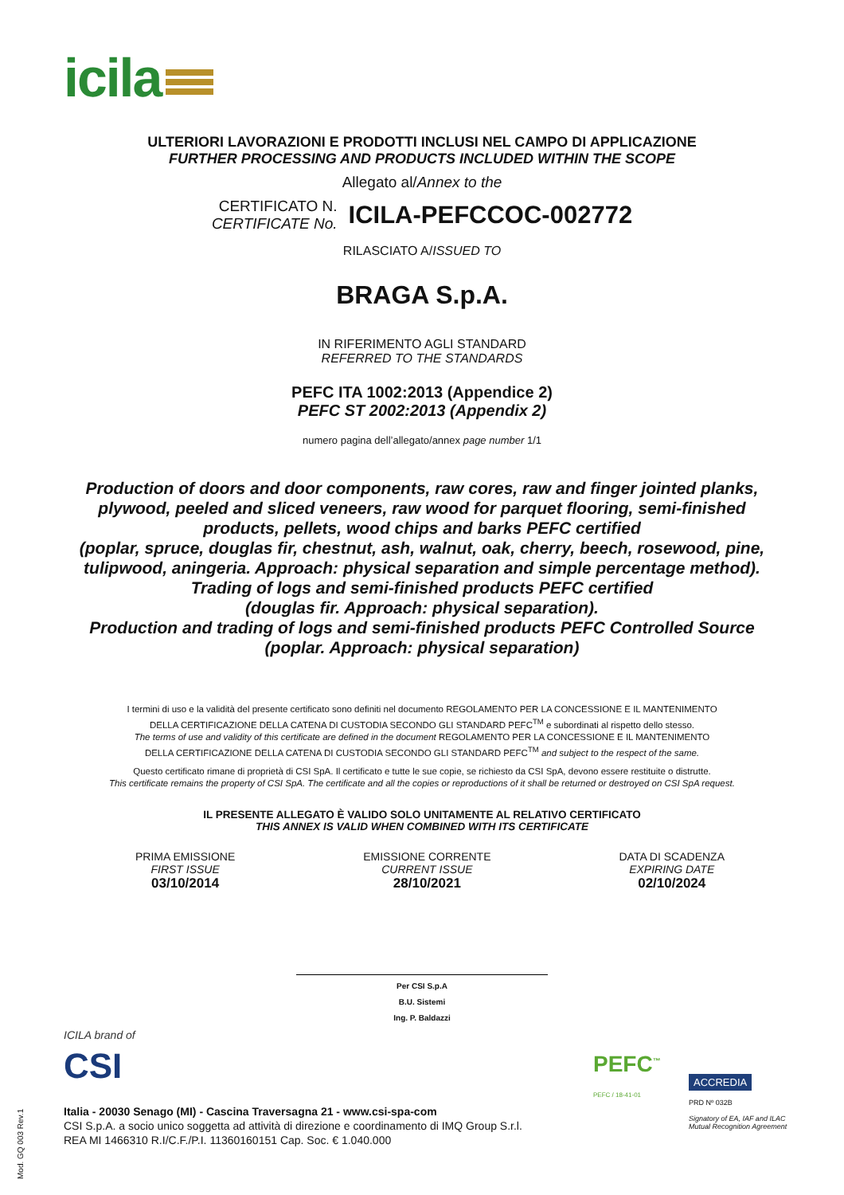icila
ULTERIORI LAVORAZIONI E PRODOTTI INCLUSI NEL CAMPO DI APPLICAZIONE
FURTHER PROCESSING AND PRODUCTS INCLUDED WITHIN THE SCOPE
Allegato al/Annex to the
CERTIFICATO N.
CERTIFICATE No.
ICILA-PEFCCOC-002772
RILASCIATO A/ISSUED TO
BRAGA S.p.A.
IN RIFERIMENTO AGLI STANDARD
REFERRED TO THE STANDARDS
PEFC ITA 1002:2013 (Appendice 2)
PEFC ST 2002:2013 (Appendix 2)
numero pagina dell’allegato/annex page number 1/1
Production of doors and door components, raw cores, raw and finger jointed planks, plywood, peeled and sliced veneers, raw wood for parquet flooring, semi-finished products, pellets, wood chips and barks PEFC certified
(poplar, spruce, douglas fir, chestnut, ash, walnut, oak, cherry, beech, rosewood, pine, tulipwood, aningeria. Approach: physical separation and simple percentage method).
Trading of logs and semi-finished products PEFC certified
(douglas fir. Approach: physical separation).
Production and trading of logs and semi-finished products PEFC Controlled Source
(poplar. Approach: physical separation)
I termini di uso e la validità del presente certificato sono definiti nel documento REGOLAMENTO PER LA CONCESSIONE E IL MANTENIMENTO
DELLA CERTIFICAZIONE DELLA CATENA DI CUSTODIA SECONDO GLI STANDARD PEFC<sup>TM</sup> e subordinati al rispetto dello stesso.
The terms of use and validity of this certificate are defined in the document REGOLAMENTO PER LA CONCESSIONE E IL MANTENIMENTO
DELLA CERTIFICAZIONE DELLA CATENA DI CUSTODIA SECONDO GLI STANDARD PEFC<sup>TM</sup> and subject to the respect of the same.
Questo certificato rimane di proprietà di CSI SpA. Il certificato e tutte le sue copie, se richiesto da CSI SpA, devono essere restituite o distrutte.
This certificate remains the property of CSI SpA. The certificate and all the copies or reproductions of it shall be returned or destroyed on CSI SpA request.
IL PRESENTE ALLEGATO È VALIDO SOLO UNITAMENTE AL RELATIVO CERTIFICATO
THIS ANNEX IS VALID WHEN COMBINED WITH ITS CERTIFICATE
PRIMA EMISSIONE
FIRST ISSUE
03/10/2014
EMISSIONE CORRENTE
CURRENT ISSUE
28/10/2021
DATA DI SCADENZA
EXPIRING DATE
02/10/2024
Per CSI S.p.A
B.U. Sistemi
Ing. P. Baldazzi
ICILA brand of
CSI
Italia - 20030 Senago (MI) - Cascina Traversagna 21 - www.csi-spa-com
CSI S.p.A. a socio unico soggetta ad attività di direzione e coordinamento di IMQ Group S.r.l.
REA MI 1466310 R.I/C.F./P.I. 11360160151 Cap. Soc. € 1.040.000
PEFC<sup>™</sup>
PEFC / 18-41-01
ACCREDIA
PRD Nº 032B
Signatory of EA, IAF and ILAC
Mutual Recognition Agreement
Mod. GQ 003 Rev.1